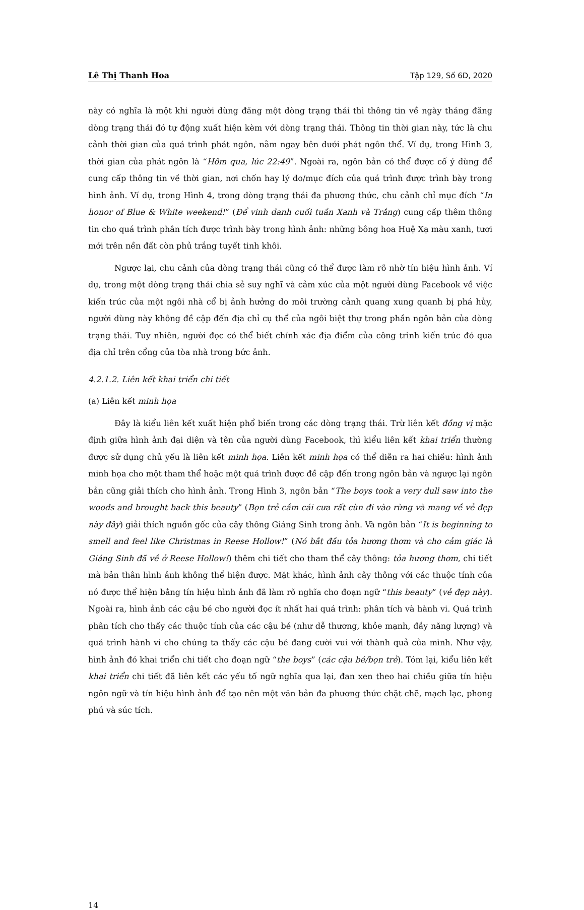Lê Thị Thanh Hoa Tập 129, Số 6D, 2020
này có nghĩa là một khi người dùng đăng một dòng trạng thái thì thông tin về ngày tháng đăng dòng trạng thái đó tự động xuất hiện kèm với dòng trạng thái. Thông tin thời gian này, tức là chu cảnh thời gian của quá trình phát ngôn, nằm ngay bên dưới phát ngôn thể. Ví dụ, trong Hình 3, thời gian của phát ngôn là “Hôm qua, lúc 22:49”. Ngoài ra, ngôn bản có thể được cố ý dùng để cung cấp thông tin về thời gian, nơi chốn hay lý do/mục đích của quá trình được trình bày trong hình ảnh. Ví dụ, trong Hình 4, trong dòng trạng thái đa phương thức, chu cảnh chỉ mục đích “In honor of Blue & White weekend!” (Để vinh danh cuối tuần Xanh và Trắng) cung cấp thêm thông tin cho quá trình phân tích được trình bày trong hình ảnh: những bông hoa Huệ Xạ màu xanh, tươi mới trên nền đất còn phủ trắng tuyết tinh khôi.
Ngược lại, chu cảnh của dòng trạng thái cũng có thể được làm rõ nhờ tín hiệu hình ảnh. Ví dụ, trong một dòng trạng thái chia sẻ suy nghĩ và cảm xúc của một người dùng Facebook về việc kiến trúc của một ngôi nhà cổ bị ảnh hưởng do môi trường cảnh quang xung quanh bị phá hủy, người dùng này không đề cập đến địa chỉ cụ thể của ngôi biệt thự trong phần ngôn bản của dòng trạng thái. Tuy nhiên, người đọc có thể biết chính xác địa điểm của công trình kiến trúc đó qua địa chỉ trên cổng của tòa nhà trong bức ảnh.
4.2.1.2. Liên kết khai triển chi tiết
(a) Liên kết minh họa
Đây là kiểu liên kết xuất hiện phổ biến trong các dòng trạng thái. Trừ liên kết đồng vị mặc định giữa hình ảnh đại diện và tên của người dùng Facebook, thì kiểu liên kết khai triển thường được sử dụng chủ yếu là liên kết minh họa. Liên kết minh họa có thể diễn ra hai chiều: hình ảnh minh họa cho một tham thể hoặc một quá trình được đề cập đến trong ngôn bản và ngược lại ngôn bản cũng giải thích cho hình ảnh. Trong Hình 3, ngôn bản “The boys took a very dull saw into the woods and brought back this beauty” (Bọn trẻ cầm cái cưa rất cùn đi vào rừng và mang về vẻ đẹp này đây) giải thích nguồn gốc của cây thông Giáng Sinh trong ảnh. Và ngôn bản “It is beginning to smell and feel like Christmas in Reese Hollow!” (Nó bắt đầu tỏa hương thơm và cho cảm giác là Giáng Sinh đã về ở Reese Hollow!) thêm chi tiết cho tham thể cây thông: tỏa hương thơm, chi tiết mà bản thân hình ảnh không thể hiện được. Mặt khác, hình ảnh cây thông với các thuộc tính của nó được thể hiện bằng tín hiệu hình ảnh đã làm rõ nghĩa cho đoạn ngữ “this beauty” (vẻ đẹp này). Ngoài ra, hình ảnh các cậu bé cho người đọc ít nhất hai quá trình: phân tích và hành vi. Quá trình phân tích cho thấy các thuộc tính của các cậu bé (như dễ thương, khỏe mạnh, đầy năng lượng) và quá trình hành vi cho chúng ta thấy các cậu bé đang cười vui với thành quả của mình. Như vậy, hình ảnh đó khai triển chi tiết cho đoạn ngữ “the boys” (các cậu bé/bọn trẻ). Tóm lại, kiểu liên kết khai triển chi tiết đã liên kết các yếu tố ngữ nghĩa qua lại, đan xen theo hai chiều giữa tín hiệu ngôn ngữ và tín hiệu hình ảnh để tạo nên một văn bản đa phương thức chặt chẽ, mạch lạc, phong phú và súc tích.
14